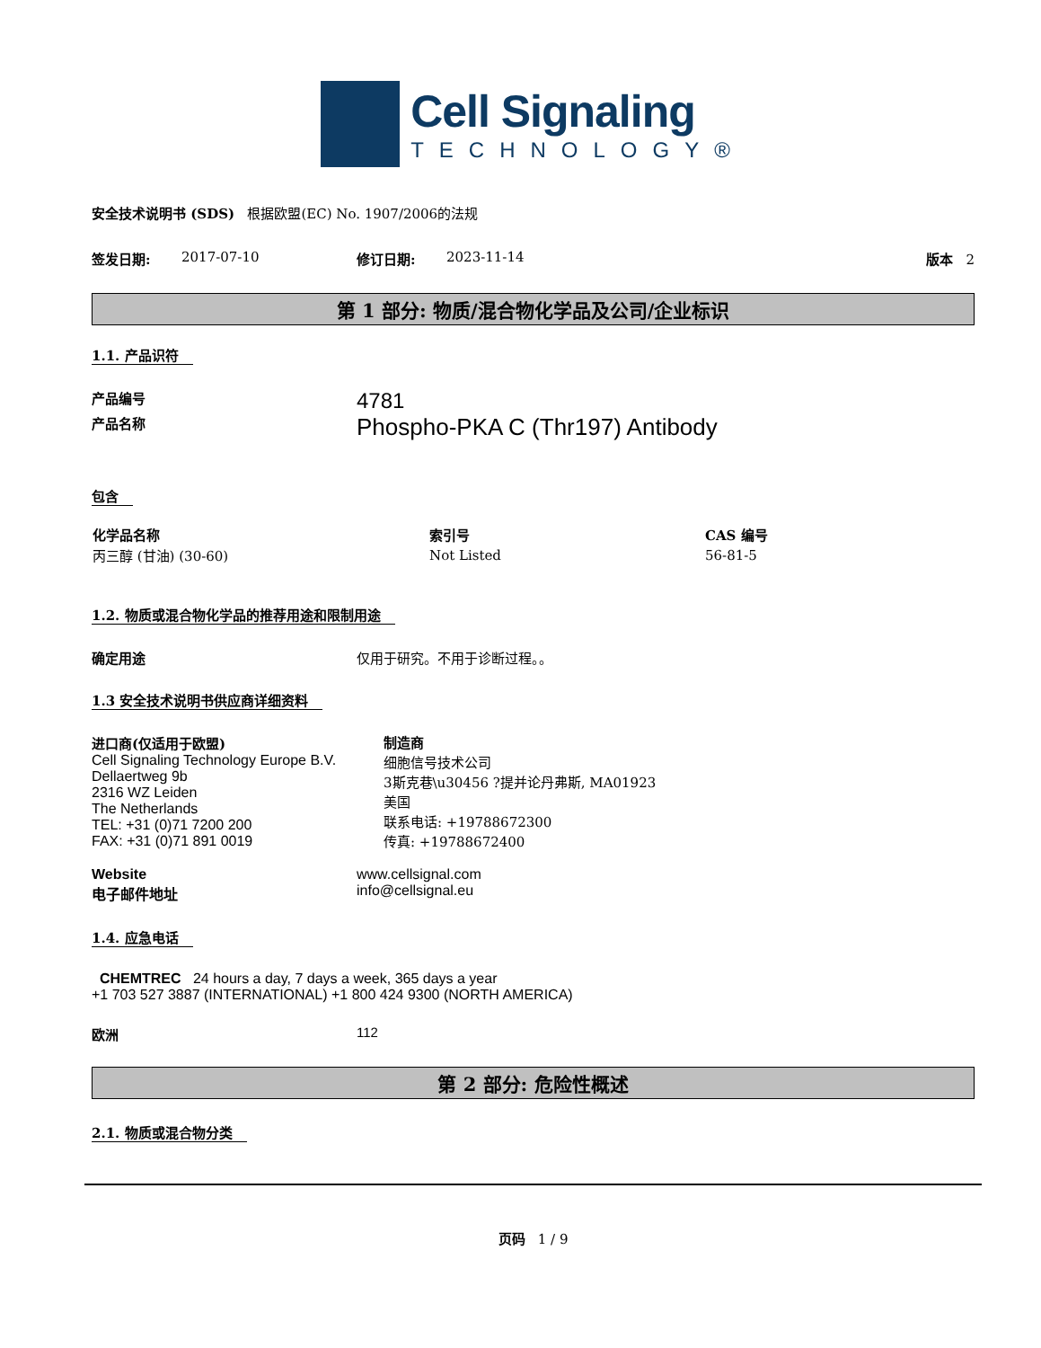Cell Signaling
TECHNOLOGY®
安全技术说明书 (SDS) 根据欧盟(EC) No. 1907/2006的法规
签发日期: 2017-07-10 修订日期: 2023-11-14 版本 2
第 1 部分: 物质/混合物化学品及公司/企业标识
1.1. 产品识符
产品编号
4781
产品名称
Phospho-PKA C (Thr197) Antibody
包含
| 化学品名称 | 索引号 | CAS 编号 |
| --- | --- | --- |
| 丙三醇 (甘油) (30-60) | Not Listed | 56-81-5 |
1.2. 物质或混合物化学品的推荐用途和限制用途
确定用途 仅用于研究。不用于诊断过程。。
1.3 安全技术说明书供应商详细资料
进口商(仅适用于欧盟)
Cell Signaling Technology Europe B.V.
Dellaertweg 9b
2316 WZ Leiden
The Netherlands
TEL: +31 (0)71 7200 200
FAX: +31 (0)71 891 0019
制造商
细胞信号技术公司
3斯克巷\u30456 ?提并论丹弗斯, MA01923
美国
联系电话: +19788672300
传真: +19788672400
Website
电子邮件地址
www.cellsignal.com
info@cellsignal.eu
1.4. 应急电话
CHEMTREC 24 hours a day, 7 days a week, 365 days a year
+1 703 527 3887 (INTERNATIONAL) +1 800 424 9300 (NORTH AMERICA)
欧洲 112
第 2 部分: 危险性概述
2.1. 物质或混合物分类
页码 1 / 9